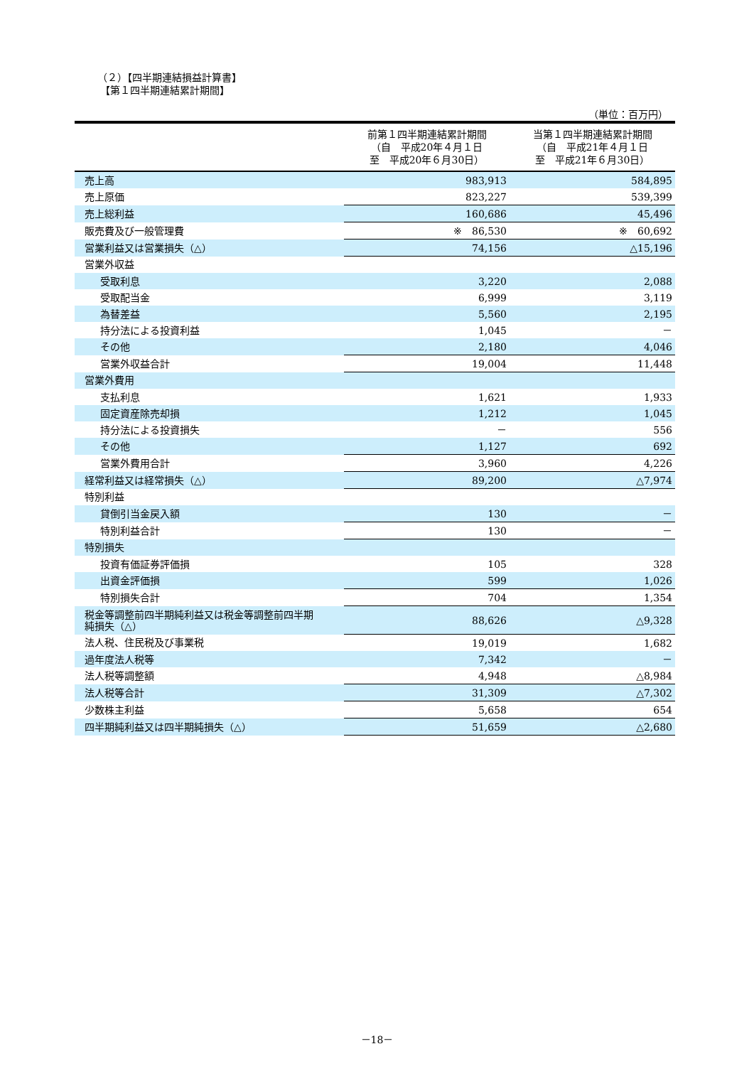（２）【四半期連結損益計算書】
【第１四半期連結累計期間】
（単位：百万円）
| | 前第１四半期連結累計期間 （自 平成20年４月１日 至 平成20年６月30日） | 当第１四半期連結累計期間 （自 平成21年４月１日 至 平成21年６月30日） |
| --- | --- | --- |
| 売上高 | 983,913 | 584,895 |
| 売上原価 | 823,227 | 539,399 |
| 売上総利益 | 160,686 | 45,496 |
| 販売費及び一般管理費 | ※ 86,530 | ※ 60,692 |
| 営業利益又は営業損失（△） | 74,156 | △15,196 |
| 営業外収益 | | |
| 受取利息 | 3,220 | 2,088 |
| 受取配当金 | 6,999 | 3,119 |
| 為替差益 | 5,560 | 2,195 |
| 持分法による投資利益 | 1,045 | － |
| その他 | 2,180 | 4,046 |
| 営業外収益合計 | 19,004 | 11,448 |
| 営業外費用 | | |
| 支払利息 | 1,621 | 1,933 |
| 固定資産除売却損 | 1,212 | 1,045 |
| 持分法による投資損失 | － | 556 |
| その他 | 1,127 | 692 |
| 営業外費用合計 | 3,960 | 4,226 |
| 経常利益又は経常損失（△） | 89,200 | △7,974 |
| 特別利益 | | |
| 貸倒引当金戻入額 | 130 | － |
| 特別利益合計 | 130 | － |
| 特別損失 | | |
| 投資有価証券評価損 | 105 | 328 |
| 出資金評価損 | 599 | 1,026 |
| 特別損失合計 | 704 | 1,354 |
| 税金等調整前四半期純利益又は税金等調整前四半期 純損失（△） | 88,626 | △9,328 |
| 法人税、住民税及び事業税 | 19,019 | 1,682 |
| 過年度法人税等 | 7,342 | － |
| 法人税等調整額 | 4,948 | △8,984 |
| 法人税等合計 | 31,309 | △7,302 |
| 少数株主利益 | 5,658 | 654 |
| 四半期純利益又は四半期純損失（△） | 51,659 | △2,680 |
－18－